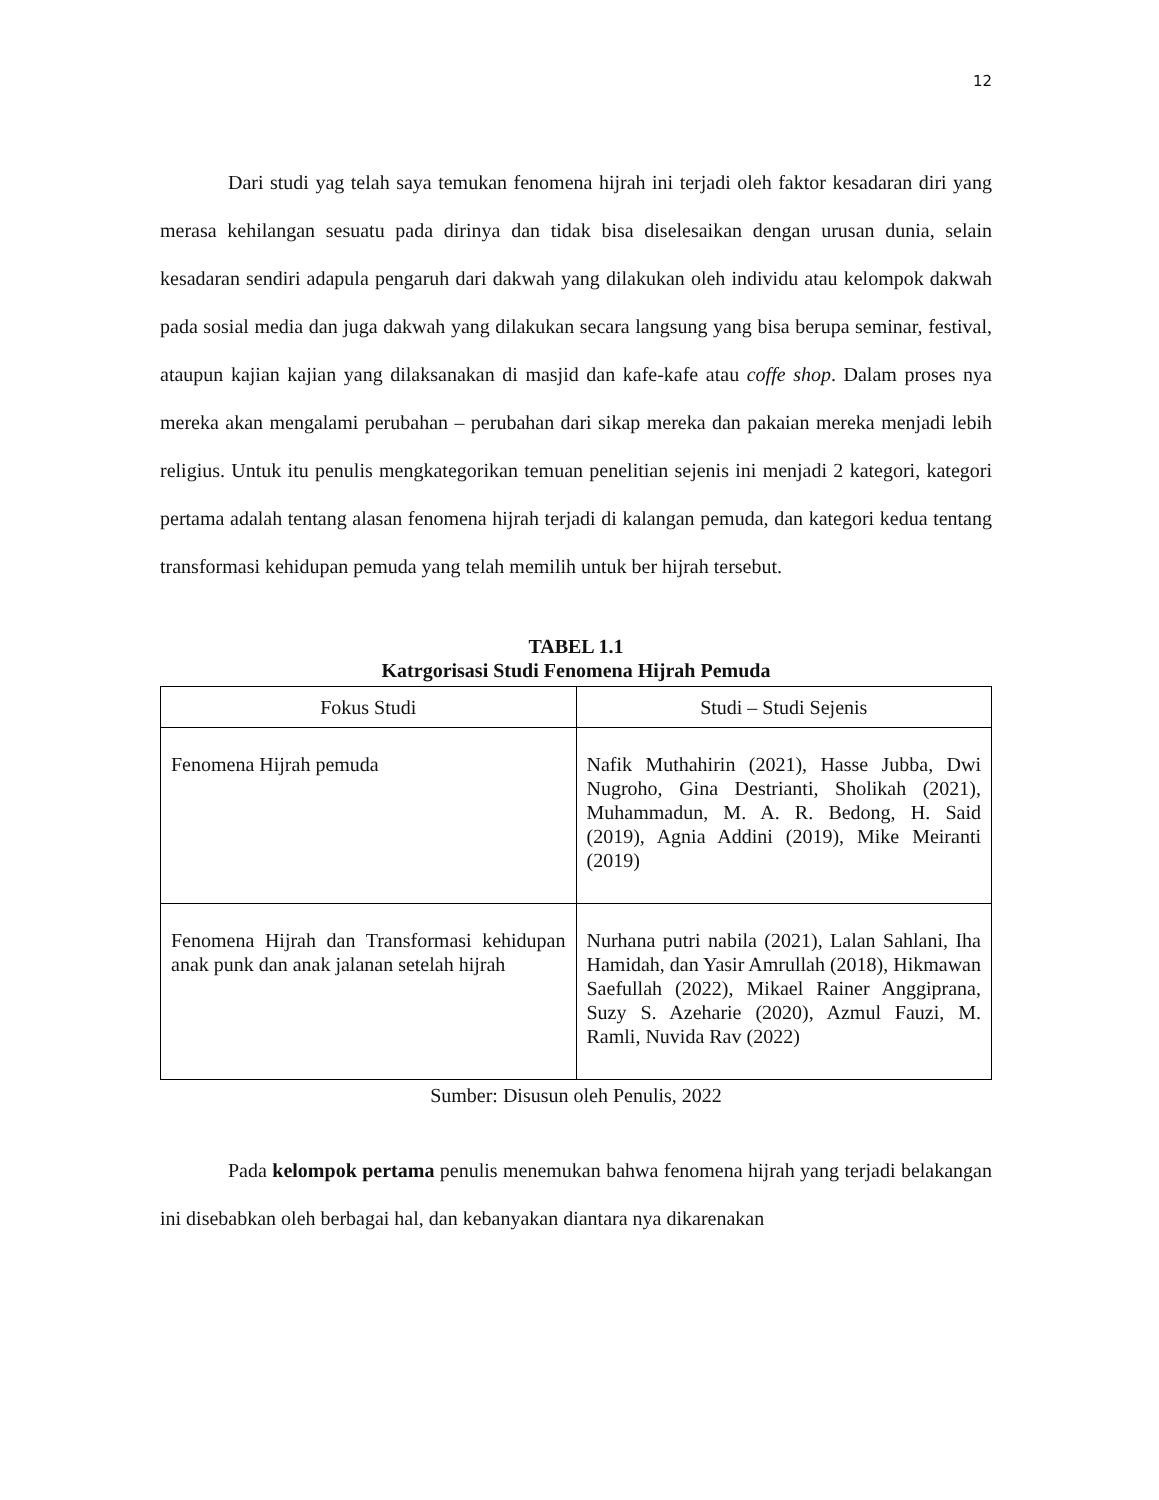12
Dari studi yag telah saya temukan fenomena hijrah ini terjadi oleh faktor kesadaran diri yang merasa kehilangan sesuatu pada dirinya dan tidak bisa diselesaikan dengan urusan dunia, selain kesadaran sendiri adapula pengaruh dari dakwah yang dilakukan oleh individu atau kelompok dakwah pada sosial media dan juga dakwah yang dilakukan secara langsung yang bisa berupa seminar, festival, ataupun kajian kajian yang dilaksanakan di masjid dan kafe-kafe atau coffe shop. Dalam proses nya mereka akan mengalami perubahan – perubahan dari sikap mereka dan pakaian mereka menjadi lebih religius. Untuk itu penulis mengkategorikan temuan penelitian sejenis ini menjadi 2 kategori, kategori pertama adalah tentang alasan fenomena hijrah terjadi di kalangan pemuda, dan kategori kedua tentang transformasi kehidupan pemuda yang telah memilih untuk ber hijrah tersebut.
TABEL 1.1
Katrgorisasi Studi Fenomena Hijrah Pemuda
| Fokus Studi | Studi – Studi Sejenis |
| --- | --- |
| Fenomena Hijrah pemuda | Nafik Muthahirin (2021), Hasse Jubba, Dwi Nugroho, Gina Destrianti, Sholikah (2021), Muhammadun, M. A. R. Bedong, H. Said (2019), Agnia Addini (2019), Mike Meiranti (2019) |
| Fenomena Hijrah dan Transformasi kehidupan anak punk dan anak jalanan setelah hijrah | Nurhana putri nabila (2021), Lalan Sahlani, Iha Hamidah, dan Yasir Amrullah (2018), Hikmawan Saefullah (2022), Mikael Rainer Anggiprana, Suzy S. Azeharie (2020), Azmul Fauzi, M. Ramli, Nuvida Rav (2022) |
Sumber: Disusun oleh Penulis, 2022
Pada kelompok pertama penulis menemukan bahwa fenomena hijrah yang terjadi belakangan ini disebabkan oleh berbagai hal, dan kebanyakan diantara nya dikarenakan